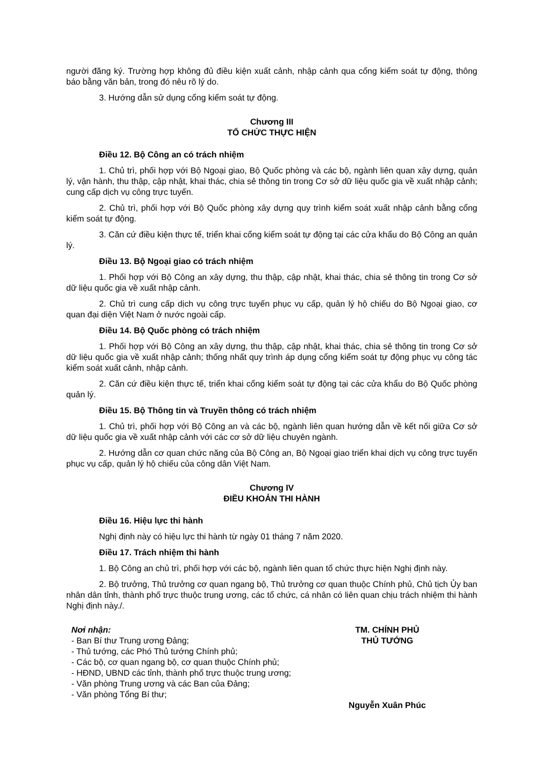người đăng ký. Trường hợp không đủ điều kiện xuất cảnh, nhập cảnh qua cổng kiểm soát tự động, thông báo bằng văn bản, trong đó nêu rõ lý do.
3. Hướng dẫn sử dụng cổng kiểm soát tự động.
Chương III
TỔ CHỨC THỰC HIỆN
Điều 12. Bộ Công an có trách nhiệm
1. Chủ trì, phối hợp với Bộ Ngoại giao, Bộ Quốc phòng và các bộ, ngành liên quan xây dựng, quản lý, vận hành, thu thập, cập nhật, khai thác, chia sẻ thông tin trong Cơ sở dữ liệu quốc gia về xuất nhập cảnh; cung cấp dịch vụ công trực tuyến.
2. Chủ trì, phối hợp với Bộ Quốc phòng xây dựng quy trình kiểm soát xuất nhập cảnh bằng cổng kiểm soát tự động.
3. Căn cứ điều kiện thực tế, triển khai cổng kiểm soát tự động tại các cửa khẩu do Bộ Công an quản lý.
Điều 13. Bộ Ngoại giao có trách nhiệm
1. Phối hợp với Bộ Công an xây dựng, thu thập, cập nhật, khai thác, chia sẻ thông tin trong Cơ sở dữ liệu quốc gia về xuất nhập cảnh.
2. Chủ trì cung cấp dịch vụ công trực tuyến phục vụ cấp, quản lý hộ chiếu do Bộ Ngoại giao, cơ quan đại diện Việt Nam ở nước ngoài cấp.
Điều 14. Bộ Quốc phòng có trách nhiệm
1. Phối hợp với Bộ Công an xây dựng, thu thập, cập nhật, khai thác, chia sẻ thông tin trong Cơ sở dữ liệu quốc gia về xuất nhập cảnh; thống nhất quy trình áp dụng cổng kiểm soát tự động phục vụ công tác kiểm soát xuất cảnh, nhập cảnh.
2. Căn cứ điều kiện thực tế, triển khai cổng kiểm soát tự động tại các cửa khẩu do Bộ Quốc phòng quản lý.
Điều 15. Bộ Thông tin và Truyền thông có trách nhiệm
1. Chủ trì, phối hợp với Bộ Công an và các bộ, ngành liên quan hướng dẫn về kết nối giữa Cơ sở dữ liệu quốc gia về xuất nhập cảnh với các cơ sở dữ liệu chuyên ngành.
2. Hướng dẫn cơ quan chức năng của Bộ Công an, Bộ Ngoại giao triển khai dịch vụ công trực tuyến phục vụ cấp, quản lý hộ chiếu của công dân Việt Nam.
Chương IV
ĐIỀU KHOẢN THI HÀNH
Điều 16. Hiệu lực thi hành
Nghị định này có hiệu lực thi hành từ ngày 01 tháng 7 năm 2020.
Điều 17. Trách nhiệm thi hành
1. Bộ Công an chủ trì, phối hợp với các bộ, ngành liên quan tổ chức thực hiện Nghị định này.
2. Bộ trưởng, Thủ trưởng cơ quan ngang bộ, Thủ trưởng cơ quan thuộc Chính phủ, Chủ tịch Ủy ban nhân dân tỉnh, thành phố trực thuộc trung ương, các tổ chức, cá nhân có liên quan chịu trách nhiệm thi hành Nghị định này./.
Nơi nhận:
- Ban Bí thư Trung ương Đảng;
- Thủ tướng, các Phó Thủ tướng Chính phủ;
- Các bộ, cơ quan ngang bộ, cơ quan thuộc Chính phủ;
- HĐND, UBND các tỉnh, thành phố trực thuộc trung ương;
- Văn phòng Trung ương và các Ban của Đảng;
- Văn phòng Tổng Bí thư;
TM. CHÍNH PHỦ
THỦ TƯỚNG
Nguyễn Xuân Phúc